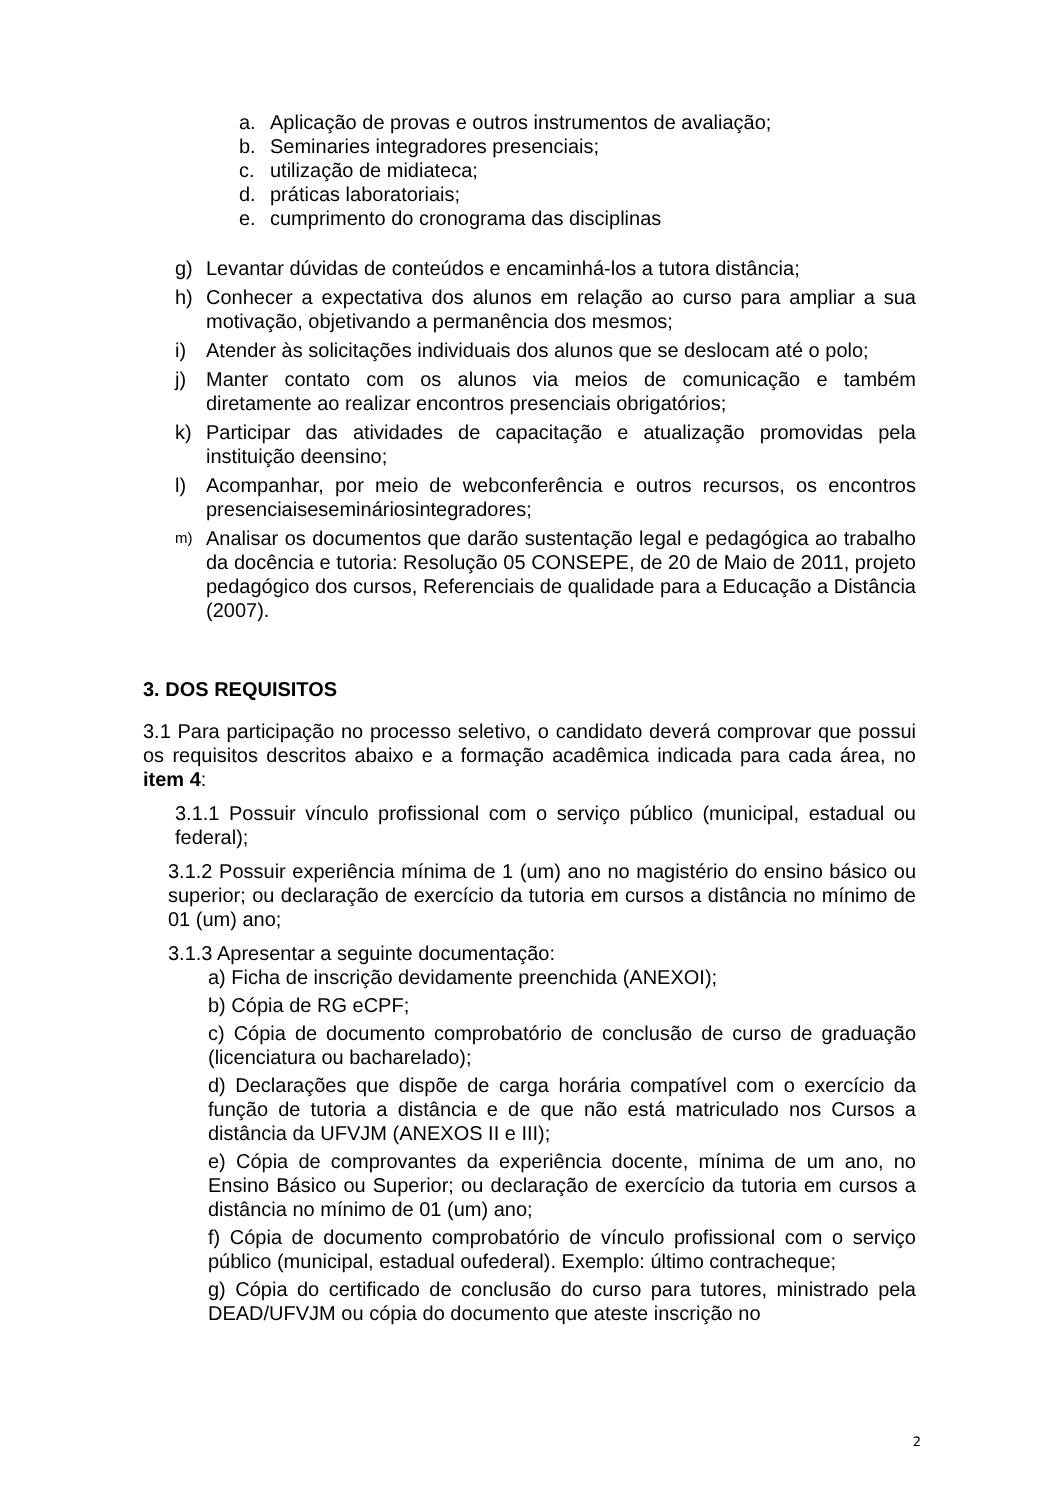a. Aplicação de provas e outros instrumentos de avaliação;
b. Seminaries integradores presenciais;
c. utilização de midiateca;
d. práticas laboratoriais;
e. cumprimento do cronograma das disciplinas
g) Levantar dúvidas de conteúdos e encaminhá-los a tutora distância;
h) Conhecer a expectativa dos alunos em relação ao curso para ampliar a sua motivação, objetivando a permanência dos mesmos;
i) Atender às solicitações individuais dos alunos que se deslocam até o polo;
j) Manter contato com os alunos via meios de comunicação e também diretamente ao realizar encontros presenciais obrigatórios;
k) Participar das atividades de capacitação e atualização promovidas pela instituição deensino;
l) Acompanhar, por meio de webconferência e outros recursos, os encontros presenciaisesemináriosintegradores;
m) Analisar os documentos que darão sustentação legal e pedagógica ao trabalho da docência e tutoria: Resolução 05 CONSEPE, de 20 de Maio de 2011, projeto pedagógico dos cursos, Referenciais de qualidade para a Educação a Distância (2007).
3. DOS REQUISITOS
3.1 Para participação no processo seletivo, o candidato deverá comprovar que possui os requisitos descritos abaixo e a formação acadêmica indicada para cada área, no item 4:
3.1.1 Possuir vínculo profissional com o serviço público (municipal, estadual ou federal);
3.1.2 Possuir experiência mínima de 1 (um) ano no magistério do ensino básico ou superior; ou declaração de exercício da tutoria em cursos a distância no mínimo de 01 (um) ano;
3.1.3 Apresentar a seguinte documentação:
a) Ficha de inscrição devidamente preenchida (ANEXOI);
b) Cópia de RG eCPF;
c) Cópia de documento comprobatório de conclusão de curso de graduação (licenciatura ou bacharelado);
d) Declarações que dispõe de carga horária compatível com o exercício da função de tutoria a distância e de que não está matriculado nos Cursos a distância da UFVJM (ANEXOS II e III);
e) Cópia de comprovantes da experiência docente, mínima de um ano, no Ensino Básico ou Superior; ou declaração de exercício da tutoria em cursos a distância no mínimo de 01 (um) ano;
f) Cópia de documento comprobatório de vínculo profissional com o serviço público (municipal, estadual oufederal). Exemplo: último contracheque;
g) Cópia do certificado de conclusão do curso para tutores, ministrado pela DEAD/UFVJM ou cópia do documento que ateste inscrição no
2